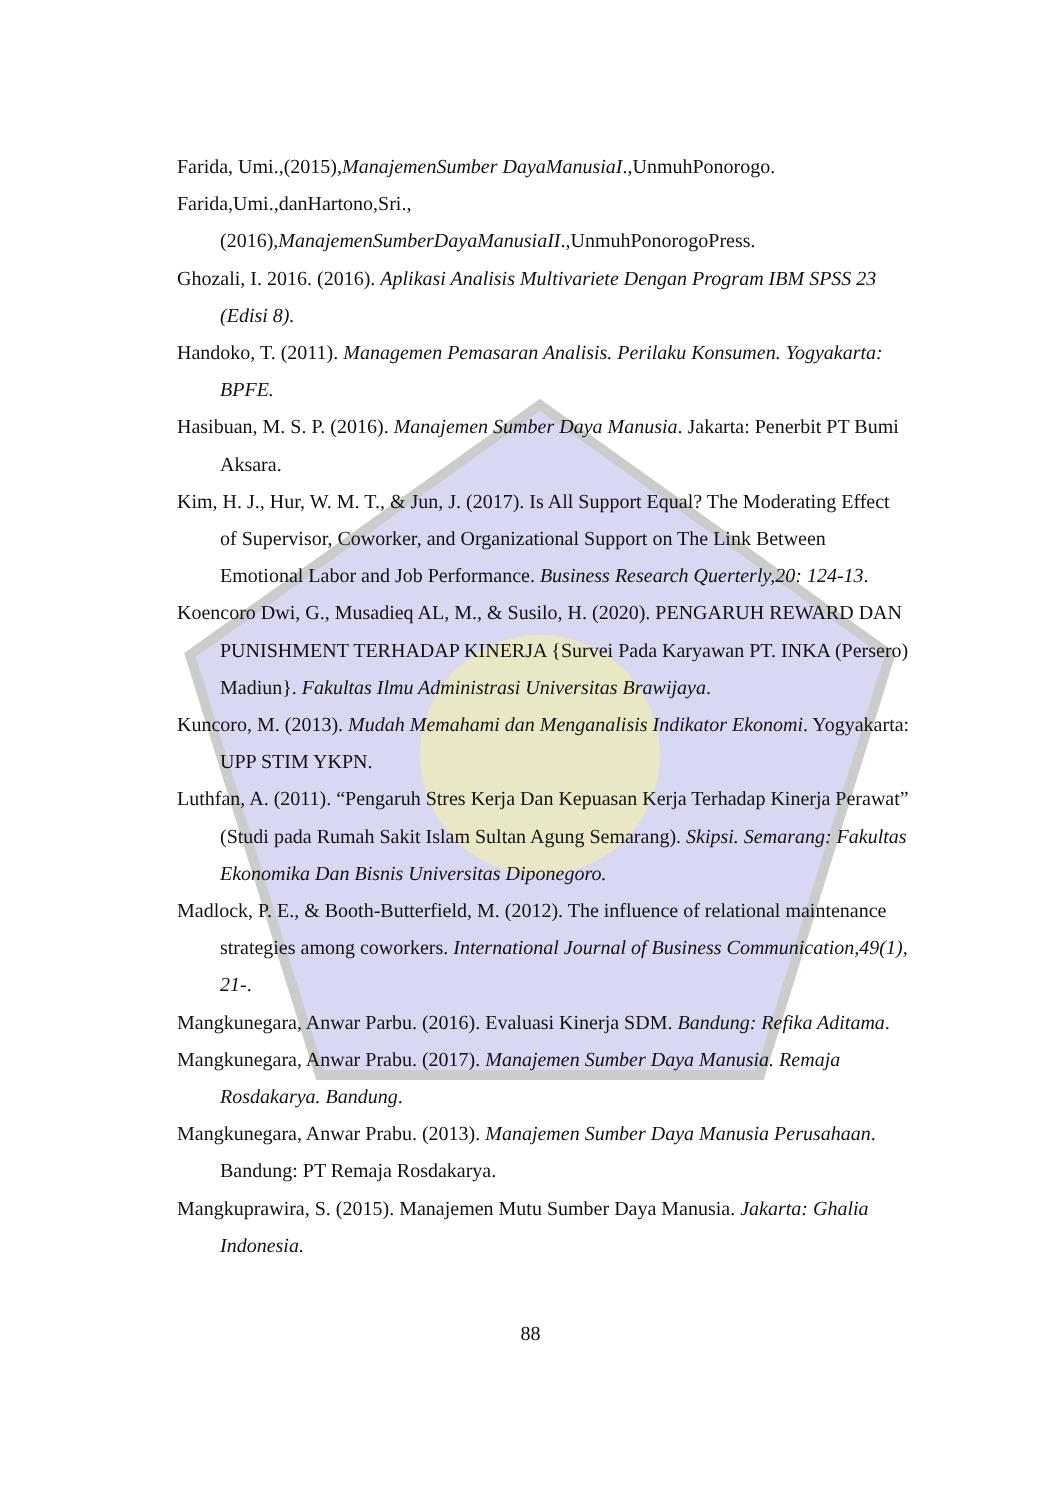Farida, Umi.,(2015),ManajemenSumber DayaManusiaI.,UnmuhPonorogo.
Farida,Umi.,danHartono,Sri.,(2016),ManajemenSumberDayaManusiaII.,UnmuhPonorogoPress.
Ghozali, I. 2016. (2016). Aplikasi Analisis Multivariete Dengan Program IBM SPSS 23 (Edisi 8).
Handoko, T. (2011). Managemen Pemasaran Analisis. Perilaku Konsumen. Yogyakarta: BPFE.
Hasibuan, M. S. P. (2016). Manajemen Sumber Daya Manusia. Jakarta: Penerbit PT Bumi Aksara.
Kim, H. J., Hur, W. M. T., & Jun, J. (2017). Is All Support Equal? The Moderating Effect of Supervisor, Coworker, and Organizational Support on The Link Between Emotional Labor and Job Performance. Business Research Querterly,20: 124-13.
Koencoro Dwi, G., Musadieq AL, M., & Susilo, H. (2020). PENGARUH REWARD DAN PUNISHMENT TERHADAP KINERJA {Survei Pada Karyawan PT. INKA (Persero) Madiun}. Fakultas Ilmu Administrasi Universitas Brawijaya.
Kuncoro, M. (2013). Mudah Memahami dan Menganalisis Indikator Ekonomi. Yogyakarta: UPP STIM YKPN.
Luthfan, A. (2011). “Pengaruh Stres Kerja Dan Kepuasan Kerja Terhadap Kinerja Perawat” (Studi pada Rumah Sakit Islam Sultan Agung Semarang). Skipsi. Semarang: Fakultas Ekonomika Dan Bisnis Universitas Diponegoro.
Madlock, P. E., & Booth-Butterfield, M. (2012). The influence of relational maintenance strategies among coworkers. International Journal of Business Communication,49(1), 21-.
Mangkunegara, Anwar Parbu. (2016). Evaluasi Kinerja SDM. Bandung: Refika Aditama.
Mangkunegara, Anwar Prabu. (2017). Manajemen Sumber Daya Manusia. Remaja Rosdakarya. Bandung.
Mangkunegara, Anwar Prabu. (2013). Manajemen Sumber Daya Manusia Perusahaan. Bandung: PT Remaja Rosdakarya.
Mangkuprawira, S. (2015). Manajemen Mutu Sumber Daya Manusia. Jakarta: Ghalia Indonesia.
88